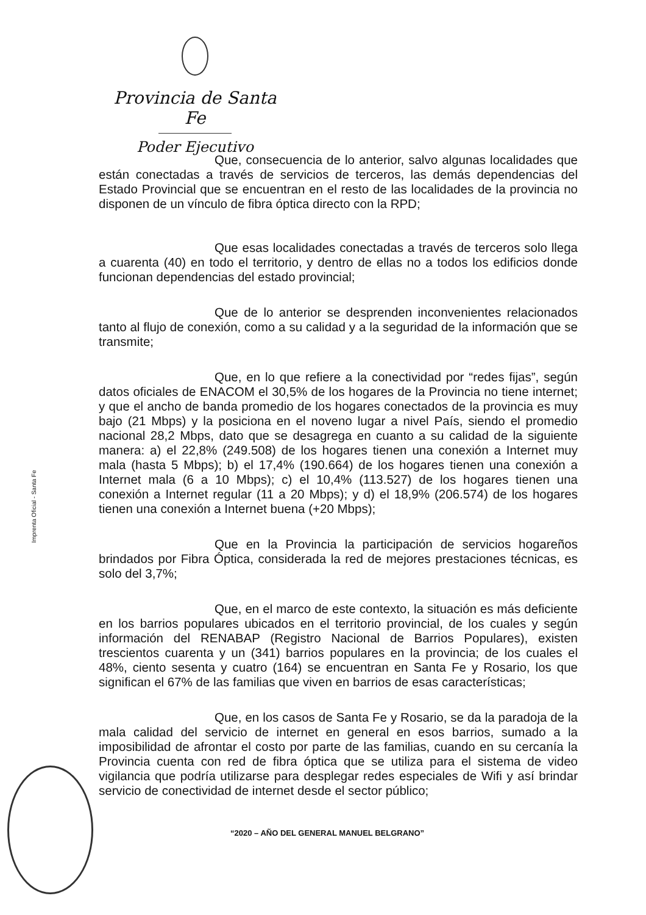Provincia de Santa Fe
Poder Ejecutivo
Imprenta Oficial - Santa Fe
Que, consecuencia de lo anterior, salvo algunas localidades que están conectadas a través de servicios de terceros, las demás dependencias del Estado Provincial que se encuentran en el resto de las localidades de la provincia no disponen de un vínculo de fibra óptica directo con la RPD;
Que esas localidades conectadas a través de terceros solo llega a cuarenta (40) en todo el territorio, y dentro de ellas no a todos los edificios donde funcionan dependencias del estado provincial;
Que de lo anterior se desprenden inconvenientes relacionados tanto al flujo de conexión, como a su calidad y a la seguridad de la información que se transmite;
Que, en lo que refiere a la conectividad por “redes fijas”, según datos oficiales de ENACOM el 30,5% de los hogares de la Provincia no tiene internet; y que el ancho de banda promedio de los hogares conectados de la provincia es muy bajo (21 Mbps) y la posiciona en el noveno lugar a nivel País, siendo el promedio nacional 28,2 Mbps, dato que se desagrega en cuanto a su calidad de la siguiente manera: a) el 22,8% (249.508) de los hogares tienen una conexión a Internet muy mala (hasta 5 Mbps); b) el 17,4% (190.664) de los hogares tienen una conexión a Internet mala (6 a 10 Mbps); c) el 10,4% (113.527) de los hogares tienen una conexión a Internet regular (11 a 20 Mbps); y d) el 18,9% (206.574) de los hogares tienen una conexión a Internet buena (+20 Mbps);
Que en la Provincia la participación de servicios hogareños brindados por Fibra Óptica, considerada la red de mejores prestaciones técnicas, es solo del 3,7%;
Que, en el marco de este contexto, la situación es más deficiente en los barrios populares ubicados en el territorio provincial, de los cuales y según información del RENABAP (Registro Nacional de Barrios Populares), existen trescientos cuarenta y un (341) barrios populares en la provincia; de los cuales el 48%, ciento sesenta y cuatro (164) se encuentran en Santa Fe y Rosario, los que significan el 67% de las familias que viven en barrios de esas características;
Que, en los casos de Santa Fe y Rosario, se da la paradoja de la mala calidad del servicio de internet en general en esos barrios, sumado a la imposibilidad de afrontar el costo por parte de las familias, cuando en su cercanía la Provincia cuenta con red de fibra óptica que se utiliza para el sistema de video vigilancia que podría utilizarse para desplegar redes especiales de Wifi y así brindar servicio de conectividad de internet desde el sector público;
“2020 – AÑO DEL GENERAL MANUEL BELGRANO”